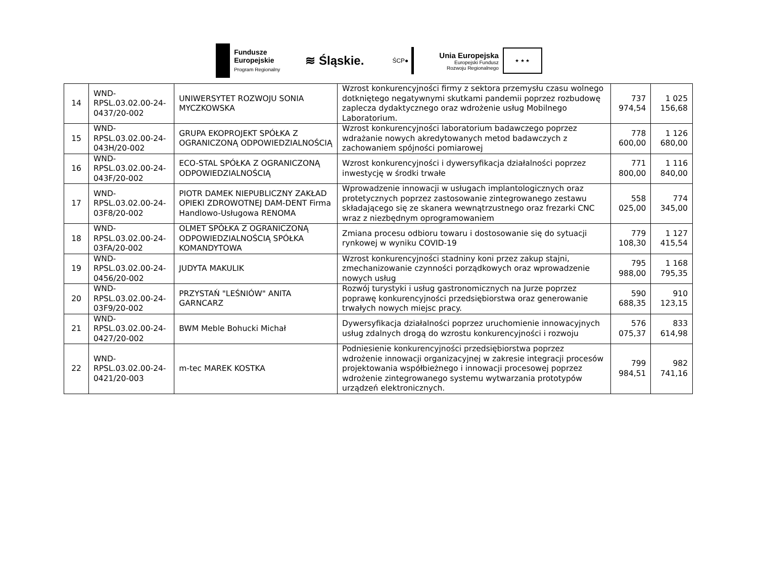Fundusze
Europejskie
Program Regionalny
≋ Śląskie.
ŚCP●
Unia Europejska
Europejski Fundusz
Rozwoju Regionalnego
★ ★ ★
| 14 | WND-RPSL.03.02.00-24-0437/20-002 | UNIWERSYTET ROZWOJU SONIA MYCZKOWSKA | Wzrost konkurencyjności firmy z sektora przemysłu czasu wolnego dotkniętego negatywnymi skutkami pandemii poprzez rozbudowę zaplecza dydaktycznego oraz wdrożenie usług Mobilnego Laboratorium. | 737 974,54 | 1 025 156,68 |
| 15 | WND-RPSL.03.02.00-24-043H/20-002 | GRUPA EKOPROJEKT SPÓŁKA Z OGRANICZONĄ ODPOWIEDZIALNOŚCIĄ | Wzrost konkurencyjności laboratorium badawczego poprzez wdrażanie nowych akredytowanych metod badawczych z zachowaniem spójności pomiarowej | 778 600,00 | 1 126 680,00 |
| 16 | WND-RPSL.03.02.00-24-043F/20-002 | ECO-STAL SPÓŁKA Z OGRANICZONĄ ODPOWIEDZIALNOŚCIĄ | Wzrost konkurencyjności i dywersyfikacja działalności poprzez inwestycję w środki trwałe | 771 800,00 | 1 116 840,00 |
| 17 | WND-RPSL.03.02.00-24-03F8/20-002 | PIOTR DAMEK NIEPUBLICZNY ZAKŁAD OPIEKI ZDROWOTNEJ DAM-DENT Firma Handlowo-Usługowa RENOMA | Wprowadzenie innowacji w usługach implantologicznych oraz protetycznych poprzez zastosowanie zintegrowanego zestawu składającego się ze skanera wewnątrzustnego oraz frezarki CNC wraz z niezbędnym oprogramowaniem | 558 025,00 | 774 345,00 |
| 18 | WND-RPSL.03.02.00-24-03FA/20-002 | OLMET SPÓŁKA Z OGRANICZONĄ ODPOWIEDZIALNOŚCIĄ SPÓŁKA KOMANDYTOWA | Zmiana procesu odbioru towaru i dostosowanie się do sytuacji rynkowej w wyniku COVID-19 | 779 108,30 | 1 127 415,54 |
| 19 | WND-RPSL.03.02.00-24-0456/20-002 | JUDYTA MAKULIK | Wzrost konkurencyjności stadniny koni przez zakup stajni, zmechanizowanie czynności porządkowych oraz wprowadzenie nowych usług | 795 988,00 | 1 168 795,35 |
| 20 | WND-RPSL.03.02.00-24-03F9/20-002 | PRZYSTAŃ "LEŚNIÓW" ANITA GARNCARZ | Rozwój turystyki i usług gastronomicznych na Jurze poprzez poprawę konkurencyjności przedsiębiorstwa oraz generowanie trwałych nowych miejsc pracy. | 590 688,35 | 910 123,15 |
| 21 | WND-RPSL.03.02.00-24-0427/20-002 | BWM Meble Bohucki Michał | Dywersyfikacja działalności poprzez uruchomienie innowacyjnych usług zdalnych drogą do wzrostu konkurencyjności i rozwoju | 576 075,37 | 833 614,98 |
| 22 | WND-RPSL.03.02.00-24-0421/20-003 | m-tec MAREK KOSTKA | Podniesienie konkurencyjności przedsiębiorstwa poprzez wdrożenie innowacji organizacyjnej w zakresie integracji procesów projektowania współbieżnego i innowacji procesowej poprzez wdrożenie zintegrowanego systemu wytwarzania prototypów urządzeń elektronicznych. | 799 984,51 | 982 741,16 |